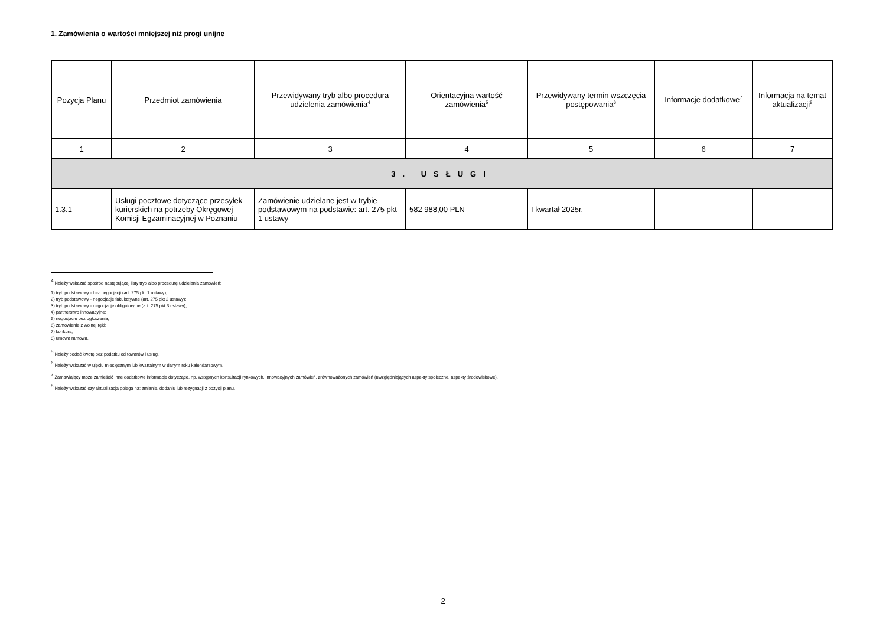1. Zamówienia o wartości mniejszej niż progi unijne
| Pozycja Planu | Przedmiot zamówienia | Przewidywany tryb albo procedura udzielenia zamówienia<sup>4</sup> | Orientacyjna wartość zamówienia<sup>5</sup> | Przewidywany termin wszczęcia postępowania<sup>6</sup> | Informacje dodatkowe<sup>7</sup> | Informacja na temat aktualizacji<sup>8</sup> |
| --- | --- | --- | --- | --- | --- | --- |
| 1 | 2 | 3 | 4 | 5 | 6 | 7 |
| 3. USŁUGI | | | | | | |
| 1.3.1 | Usługi pocztowe dotyczące przesyłek kurierskich na potrzeby Okręgowej Komisji Egzaminacyjnej w Poznaniu | Zamówienie udzielane jest w trybie podstawowym na podstawie: art. 275 pkt 1 ustawy | 582 988,00 PLN | I kwartał 2025r. | | |
<sup>4</sup> Należy wskazać spośród następującej listy tryb albo procedurę udzielania zamówień:
1) tryb podstawowy - bez negocjacji (art. 275 pkt 1 ustawy);
2) tryb podstawowy - negocjacje fakultatywne (art. 275 pkt 2 ustawy);
3) tryb podstawowy - negocjacje obligatoryjne (art. 275 pkt 3 ustawy);
4) partnerstwo innowacyjne;
5) negocjacje bez ogłoszenia;
6) zamówienie z wolnej ręki;
7) konkurs;
8) umowa ramowa.
<sup>5</sup> Należy podać kwotę bez podatku od towarów i usług.
<sup>6</sup> Należy wskazać w ujęciu miesięcznym lub kwartalnym w danym roku kalendarzowym.
<sup>7</sup> Zamawiający może zamieścić inne dodatkowe informacje dotyczące, np. wstępnych konsultacji rynkowych, innowacyjnych zamówień, zrównoważonych zamówień (uwzględniających aspekty społeczne, aspekty środowiskowe).
<sup>8</sup> Należy wskazać czy aktualizacja polega na: zmianie, dodaniu lub rezygnacji z pozycji planu.
2